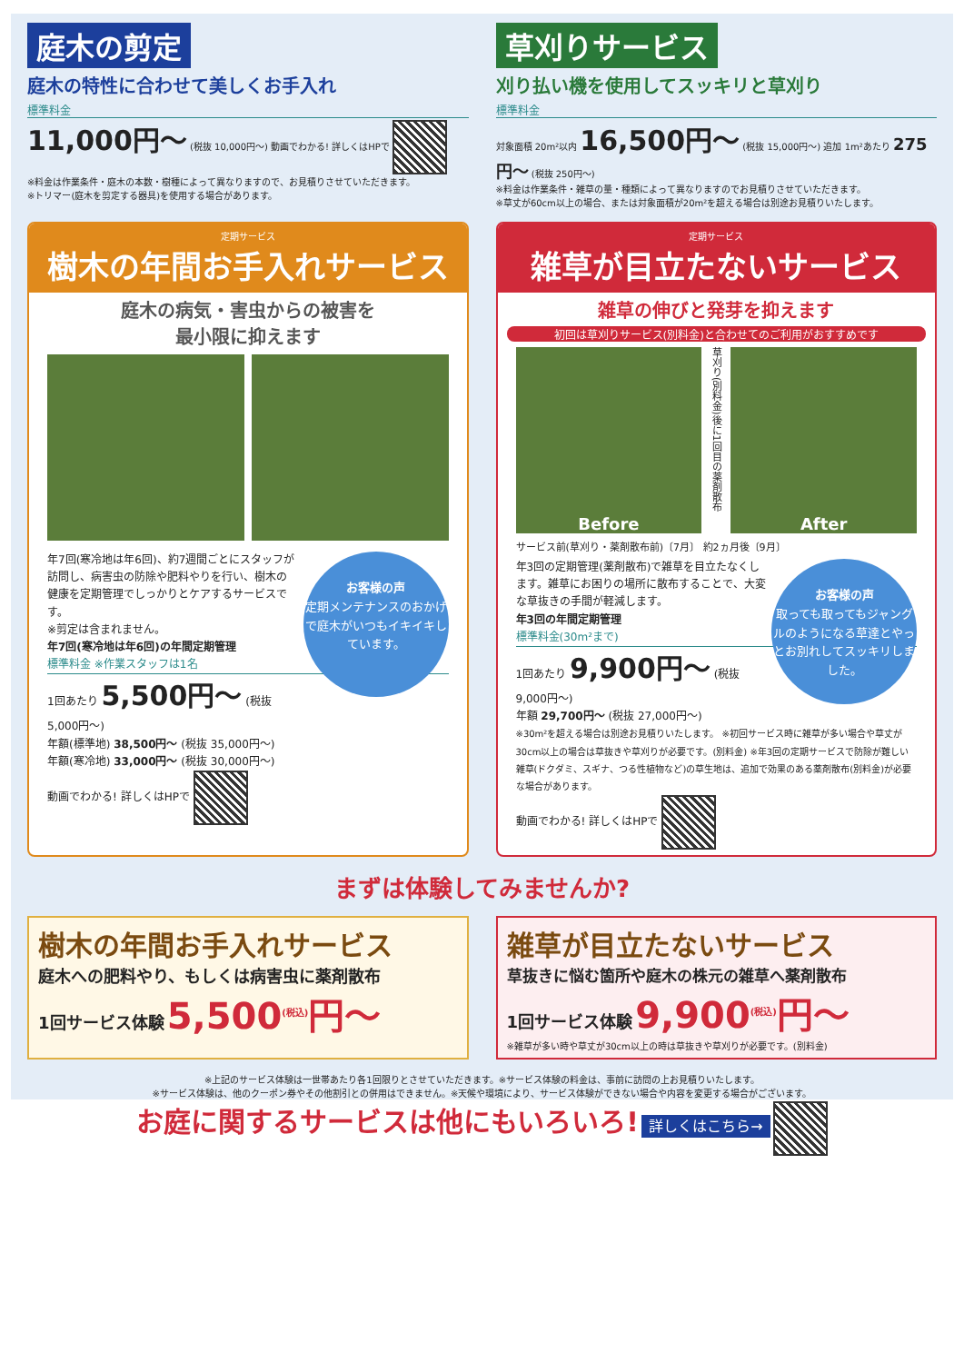庭木の剪定
庭木の特性に合わせて美しくお手入れ
標準料金
11,000円～ (税抜 10,000円～) 動画でわかる! 詳しくはHPで
※料金は作業条件・庭木の本数・樹種によって異なりますので、お見積りさせていただきます。
※トリマー(庭木を剪定する器具)を使用する場合があります。
草刈りサービス
刈り払い機を使用してスッキリと草刈り
標準料金
対象面積 20m²以内 16,500円～ (税抜 15,000円～) 追加 1m²あたり 275円～ (税抜 250円～)
※料金は作業条件・雑草の量・種類によって異なりますのでお見積りさせていただきます。
※草丈が60cm以上の場合、または対象面積が20m²を超える場合は別途お見積りいたします。
定期サービス
樹木の年間お手入れサービス
庭木の病気・害虫からの被害を
最小限に抑えます
お客様の声
定期メンテナンスのおかげで庭木がいつもイキイキしています。
年7回(寒冷地は年6回)、約7週間ごとにスタッフが訪問し、病害虫の防除や肥料やりを行い、樹木の健康を定期管理でしっかりとケアするサービスです。
※剪定は含まれません。
年7回(寒冷地は年6回)の年間定期管理
標準料金 ※作業スタッフは1名
1回あたり 5,500円～ (税抜 5,000円～)
年額(標準地) 38,500円～ (税抜 35,000円～)
年額(寒冷地) 33,000円～ (税抜 30,000円～)
動画でわかる! 詳しくはHPで
定期サービス
雑草が目立たないサービス
雑草の伸びと発芽を抑えます
初回は草刈りサービス(別料金)と合わせてのご利用がおすすめです
Before
草刈り(別料金)後に1回目の薬剤散布
After
サービス前(草刈り・薬剤散布前)〔7月〕 約2ヵ月後〔9月〕
お客様の声
取っても取ってもジャングルのようになる草達とやっとお別れしてスッキリしました。
年3回の定期管理(薬剤散布)で雑草を目立たなくします。雑草にお困りの場所に散布することで、大変な草抜きの手間が軽減します。
年3回の年間定期管理
標準料金(30m²まで)
1回あたり 9,900円～ (税抜 9,000円～)
年額 29,700円～ (税抜 27,000円～)
※30m²を超える場合は別途お見積りいたします。 ※初回サービス時に雑草が多い場合や草丈が30cm以上の場合は草抜きや草刈りが必要です。(別料金) ※年3回の定期サービスで防除が難しい雑草(ドクダミ、スギナ、つる性植物など)の草生地は、追加で効果のある薬剤散布(別料金)が必要な場合があります。
動画でわかる! 詳しくはHPで
まずは体験してみませんか?
樹木の年間お手入れサービス
庭木への肥料やり、もしくは病害虫に薬剤散布
1回サービス体験 5,500<sup>(税込)</sup>円～
雑草が目立たないサービス
草抜きに悩む箇所や庭木の株元の雑草へ薬剤散布
1回サービス体験 9,900<sup>(税込)</sup>円～
※雑草が多い時や草丈が30cm以上の時は草抜きや草刈りが必要です。(別料金)
※上記のサービス体験は一世帯あたり各1回限りとさせていただきます。※サービス体験の料金は、事前に訪問の上お見積りいたします。
※サービス体験は、他のクーポン券やその他割引との併用はできません。※天候や環境により、サービス体験ができない場合や内容を変更する場合がございます。
お庭に関するサービスは他にもいろいろ! 詳しくはこちら→